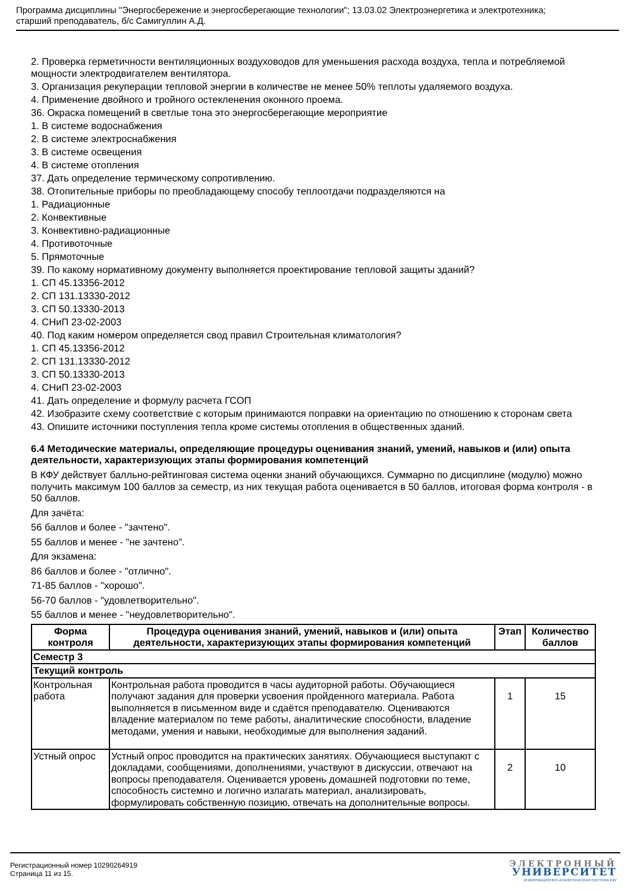Программа дисциплины "Энергосбережение и энергосберегающие технологии"; 13.03.02 Электроэнергетика и электротехника;
старший преподаватель, б/с Самигуллин А.Д.
2. Проверка герметичности вентиляционных воздуховодов для уменьшения расхода воздуха, тепла и потребляемой мощности электродвигателем вентилятора.
3. Организация рекуперации тепловой энергии в количестве не менее 50% теплоты удаляемого воздуха.
4. Применение двойного и тройного остекленения оконного проема.
36. Окраска помещений в светлые тона это энергосберегающие мероприятие
1. В системе водоснабжения
2. В системе электроснабжения
3. В системе освещения
4. В системе отопления
37. Дать определение термическому сопротивлению.
38. Отопительные приборы по преобладающему способу теплоотдачи подразделяются на
1. Радиационные
2. Конвективные
3. Конвективно-радиационные
4. Противоточные
5. Прямоточные
39. По какому нормативному документу выполняется проектирование тепловой защиты зданий?
1. СП 45.13356-2012
2. СП 131.13330-2012
3. СП 50.13330-2013
4. СНиП 23-02-2003
40. Под каким номером определяется свод правил Строительная климатология?
1. СП 45.13356-2012
2. СП 131.13330-2012
3. СП 50.13330-2013
4. СНиП 23-02-2003
41. Дать определение и формулу расчета ГСОП
42. Изобразите схему соответствие с которым принимаются поправки на ориентацию по отношению к сторонам света
43. Опишите источники поступления тепла кроме системы отопления в общественных зданий.
6.4 Методические материалы, определяющие процедуры оценивания знаний, умений, навыков и (или) опыта деятельности, характеризующих этапы формирования компетенций
В КФУ действует балльно-рейтинговая система оценки знаний обучающихся. Суммарно по дисциплине (модулю) можно получить максимум 100 баллов за семестр, из них текущая работа оценивается в 50 баллов, итоговая форма контроля - в 50 баллов.
Для зачёта:
56 баллов и более - "зачтено".
55 баллов и менее - "не зачтено".
Для экзамена:
86 баллов и более - "отлично".
71-85 баллов - "хорошо".
56-70 баллов - "удовлетворительно".
55 баллов и менее - "неудовлетворительно".
| Форма контроля | Процедура оценивания знаний, умений, навыков и (или) опыта деятельности, характеризующих этапы формирования компетенций | Этап | Количество баллов |
| --- | --- | --- | --- |
| Семестр 3 | | | |
| Текущий контроль | | | |
| Контрольная работа | Контрольная работа проводится в часы аудиторной работы. Обучающиеся получают задания для проверки усвоения пройденного материала. Работа выполняется в письменном виде и сдаётся преподавателю. Оцениваются владение материалом по теме работы, аналитические способности, владение методами, умения и навыки, необходимые для выполнения заданий. | 1 | 15 |
| Устный опрос | Устный опрос проводится на практических занятиях. Обучающиеся выступают с докладами, сообщениями, дополнениями, участвуют в дискуссии, отвечают на вопросы преподавателя. Оценивается уровень домашней подготовки по теме, способность системно и логично излагать материал, анализировать, формулировать собственную позицию, отвечать на дополнительные вопросы. | 2 | 10 |
Регистрационный номер 10290264919
Страница 11 из 15.
ЭЛЕКТРОННЫЙ
УНИВЕРСИТЕТ
ИНФОРМАЦИОННО-АНАЛИТИЧЕСКАЯ СИСТЕМА КФУ